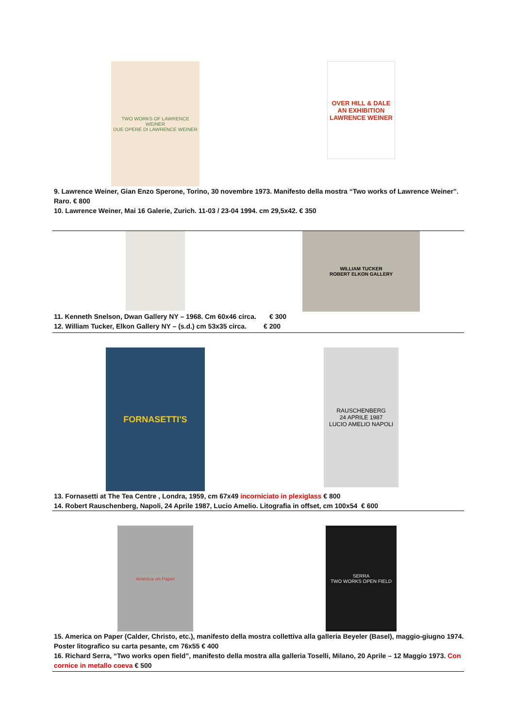TWO WORKS OF LAWRENCE WEINER
DUE OPERE DI LAWRENCE WEINER
OVER HILL & DALE
AN EXHIBITION
LAWRENCE WEINER
9. Lawrence Weiner, Gian Enzo Sperone, Torino, 30 novembre 1973. Manifesto della mostra “Two works of Lawrence Weiner”. Raro. € 800
10. Lawrence Weiner, Mai 16 Galerie, Zurich. 11-03 / 23-04 1994. cm 29,5x42. € 350
WILLIAM TUCKER
ROBERT ELKON GALLERY
11. Kenneth Snelson, Dwan Gallery NY – 1968. Cm 60x46 circa. € 300
12. William Tucker, Elkon Gallery NY – (s.d.) cm 53x35 circa. € 200
FORNASETTI'S
RAUSCHENBERG
24 APRILE 1987
LUCIO AMELIO NAPOLI
13. Fornasetti at The Tea Centre , Londra, 1959, cm 67x49 incorniciato in plexiglass € 800
14. Robert Rauschenberg, Napoli, 24 Aprile 1987, Lucio Amelio. Litografia in offset, cm 100x54 € 600
America on Paper SERRA
TWO WORKS OPEN FIELD
15. America on Paper (Calder, Christo, etc.), manifesto della mostra collettiva alla galleria Beyeler (Basel), maggio-giugno 1974. Poster litografico su carta pesante, cm 76x55 € 400
16. Richard Serra, “Two works open field”, manifesto della mostra alla galleria Toselli, Milano, 20 Aprile – 12 Maggio 1973. Con cornice in metallo coeva € 500